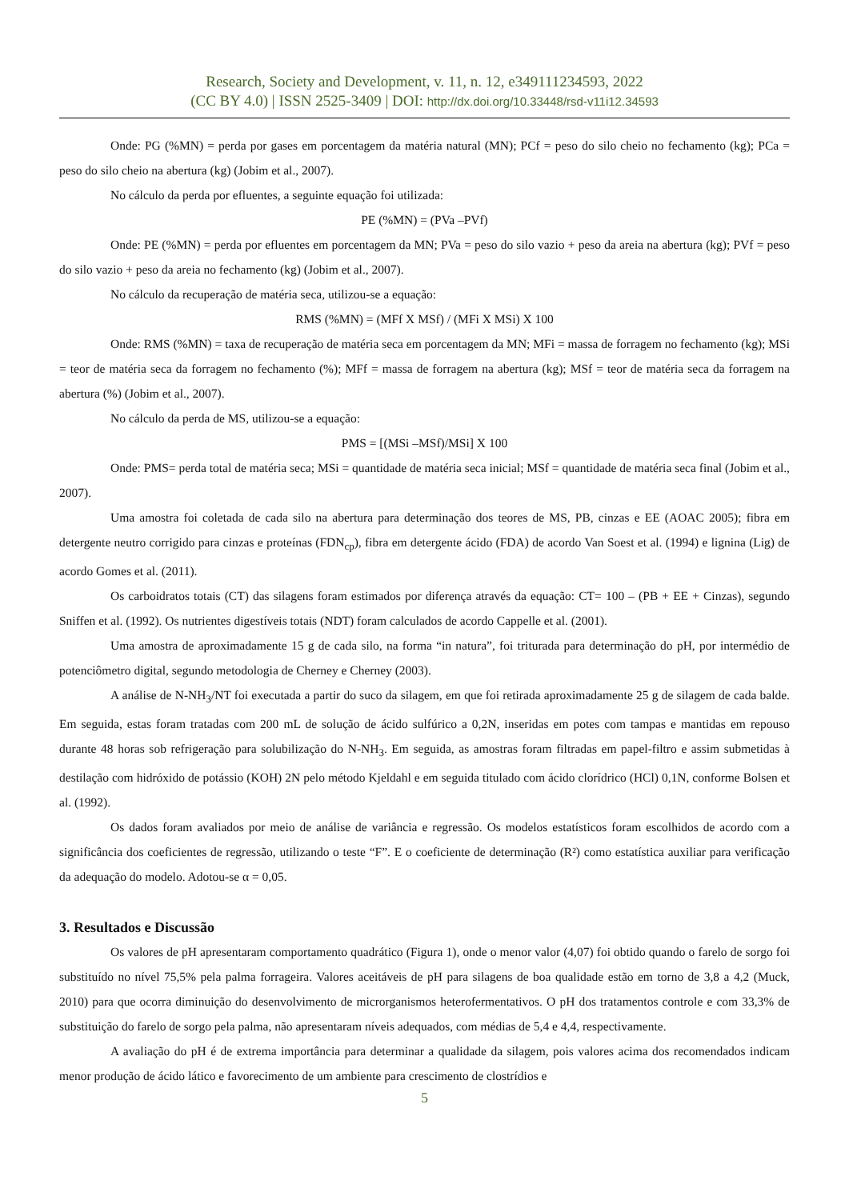Research, Society and Development, v. 11, n. 12, e349111234593, 2022
(CC BY 4.0) | ISSN 2525-3409 | DOI: http://dx.doi.org/10.33448/rsd-v11i12.34593
Onde: PG (%MN) = perda por gases em porcentagem da matéria natural (MN); PCf = peso do silo cheio no fechamento (kg); PCa = peso do silo cheio na abertura (kg) (Jobim et al., 2007).
No cálculo da perda por efluentes, a seguinte equação foi utilizada:
PE (%MN) = (PVa –PVf)
Onde: PE (%MN) = perda por efluentes em porcentagem da MN; PVa = peso do silo vazio + peso da areia na abertura (kg); PVf = peso do silo vazio + peso da areia no fechamento (kg) (Jobim et al., 2007).
No cálculo da recuperação de matéria seca, utilizou-se a equação:
RMS (%MN) = (MFf X MSf) / (MFi X MSi) X 100
Onde: RMS (%MN) = taxa de recuperação de matéria seca em porcentagem da MN; MFi = massa de forragem no fechamento (kg); MSi = teor de matéria seca da forragem no fechamento (%); MFf = massa de forragem na abertura (kg); MSf = teor de matéria seca da forragem na abertura (%) (Jobim et al., 2007).
No cálculo da perda de MS, utilizou-se a equação:
PMS = [(MSi –MSf)/MSi] X 100
Onde: PMS= perda total de matéria seca; MSi = quantidade de matéria seca inicial; MSf = quantidade de matéria seca final (Jobim et al., 2007).
Uma amostra foi coletada de cada silo na abertura para determinação dos teores de MS, PB, cinzas e EE (AOAC 2005); fibra em detergente neutro corrigido para cinzas e proteínas (FDN<sub>cp</sub>), fibra em detergente ácido (FDA) de acordo Van Soest et al. (1994) e lignina (Lig) de acordo Gomes et al. (2011).
Os carboidratos totais (CT) das silagens foram estimados por diferença através da equação: CT= 100 – (PB + EE + Cinzas), segundo Sniffen et al. (1992). Os nutrientes digestíveis totais (NDT) foram calculados de acordo Cappelle et al. (2001).
Uma amostra de aproximadamente 15 g de cada silo, na forma “in natura”, foi triturada para determinação do pH, por intermédio de potenciômetro digital, segundo metodologia de Cherney e Cherney (2003).
A análise de N-NH<sub>3</sub>/NT foi executada a partir do suco da silagem, em que foi retirada aproximadamente 25 g de silagem de cada balde. Em seguida, estas foram tratadas com 200 mL de solução de ácido sulfúrico a 0,2N, inseridas em potes com tampas e mantidas em repouso durante 48 horas sob refrigeração para solubilização do N-NH<sub>3</sub>. Em seguida, as amostras foram filtradas em papel-filtro e assim submetidas à destilação com hidróxido de potássio (KOH) 2N pelo método Kjeldahl e em seguida titulado com ácido clorídrico (HCl) 0,1N, conforme Bolsen et al. (1992).
Os dados foram avaliados por meio de análise de variância e regressão. Os modelos estatísticos foram escolhidos de acordo com a significância dos coeficientes de regressão, utilizando o teste “F”. E o coeficiente de determinação (R²) como estatística auxiliar para verificação da adequação do modelo. Adotou-se α = 0,05.
3. Resultados e Discussão
Os valores de pH apresentaram comportamento quadrático (Figura 1), onde o menor valor (4,07) foi obtido quando o farelo de sorgo foi substituído no nível 75,5% pela palma forrageira. Valores aceitáveis de pH para silagens de boa qualidade estão em torno de 3,8 a 4,2 (Muck, 2010) para que ocorra diminuição do desenvolvimento de microrganismos heterofermentativos. O pH dos tratamentos controle e com 33,3% de substituição do farelo de sorgo pela palma, não apresentaram níveis adequados, com médias de 5,4 e 4,4, respectivamente.
A avaliação do pH é de extrema importância para determinar a qualidade da silagem, pois valores acima dos recomendados indicam menor produção de ácido lático e favorecimento de um ambiente para crescimento de clostrídios e
5